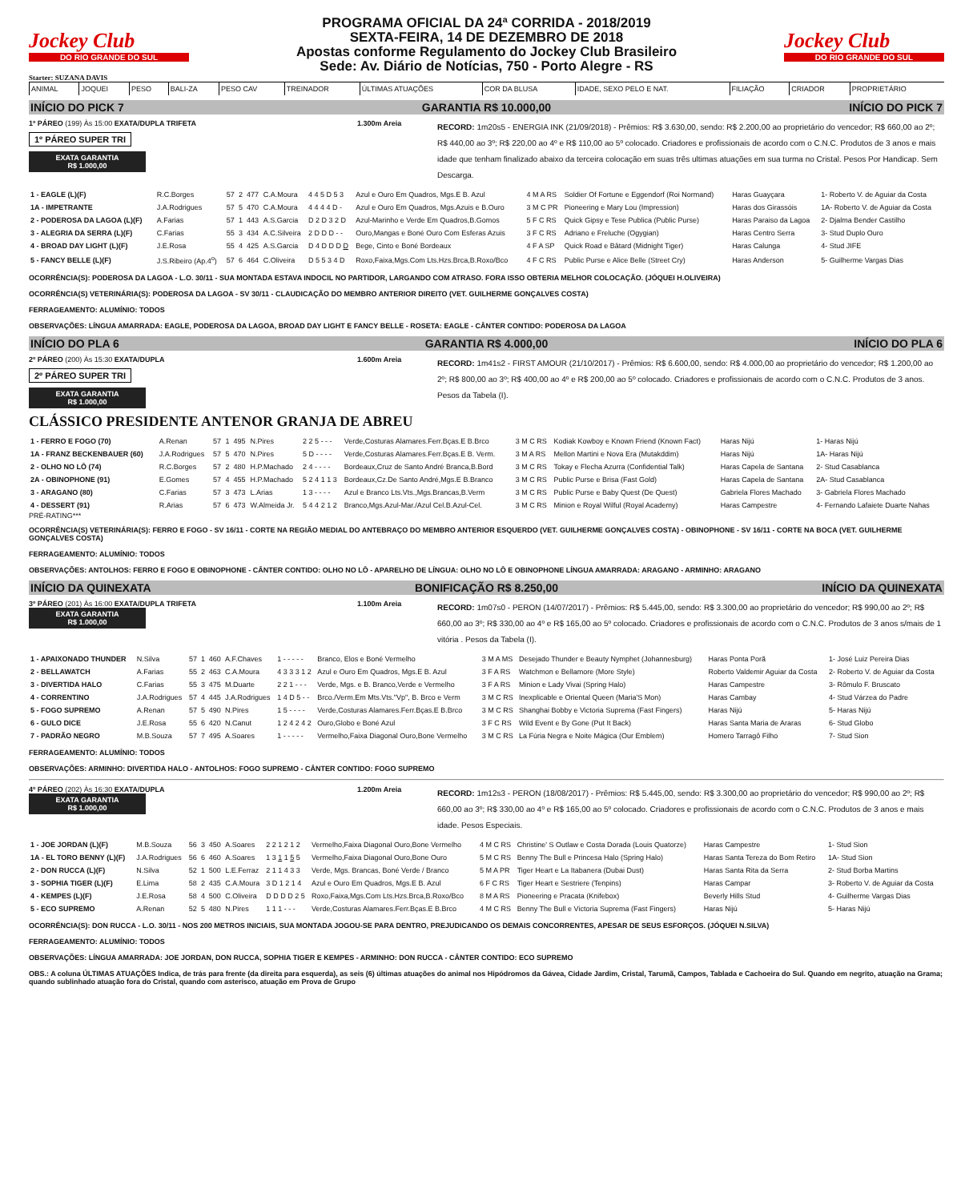Jockey Club
DO RIO GRANDE DO SUL
PROGRAMA OFICIAL DA 24ª CORRIDA - 2018/2019
SEXTA-FEIRA, 14 DE DEZEMBRO DE 2018
Apostas conforme Regulamento do Jockey Club Brasileiro
Sede: Av. Diário de Notícias, 750 - Porto Alegre - RS
Jockey Club
DO RIO GRANDE DO SUL
Starter: SUZANA DAVIS
| ANIMAL | JOQUEI | PESO | BALI-ZA | PESO CAV | TREINADOR | ÚLTIMAS ATUAÇÕES | COR DA BLUSA | IDADE, SEXO PELO E NAT. | FILIAÇÃO | CRIADOR | PROPRIETÁRIO |
INÍCIO DO PICK 7 GARANTIA R$ 10.000,00 INÍCIO DO PICK 7
1º PÁREO (199) Às 15:00 EXATA/DUPLA TRIFETA
1º PÁREO SUPER TRI
EXATA GARANTIA
R$ 1.000,00
1.300m Areia
RECORD: 1m20s5 - ENERGIA INK (21/09/2018) - Prêmios: R$ 3.630,00, sendo: R$ 2.200,00 ao proprietário do vencedor; R$ 660,00 ao 2º; R$ 440,00 ao 3º; R$ 220,00 ao 4º e R$ 110,00 ao 5º colocado. Criadores e profissionais de acordo com o C.N.C. Produtos de 3 anos e mais idade que tenham finalizado abaixo da terceira colocação em suas três ultimas atuações em sua turma no Cristal. Pesos Por Handicap. Sem Descarga.
| 1 - EAGLE (L)(F) | R.C.Borges | 57 | 2 | 477 | C.A.Moura | 4 4 5 D 5 3 | Azul e Ouro Em Quadros, Mgs.E B. Azul | 4 M A RS | Soldier Of Fortune e Eggendorf (Roi Normand) | Haras Guayçara | 1- Roberto V. de Aguiar da Costa |
| 1A - IMPETRANTE | J.A.Rodrigues | 57 | 5 | 470 | C.A.Moura | 4 4 4 4 D - | Azul e Ouro Em Quadros, Mgs.Azuis e B.Ouro | 3 M C PR | Pioneering e Mary Lou (Impression) | Haras dos Girassóis | 1A- Roberto V. de Aguiar da Costa |
| 2 - PODEROSA DA LAGOA (L)(F) | A.Farias | 57 | 1 | 443 | A.S.Garcia | D 2 D 3 2 D | Azul-Marinho e Verde Em Quadros,B.Gomos | 5 F C RS | Quick Gipsy e Tese Publica (Public Purse) | Haras Paraiso da Lagoa | 2- Djalma Bender Castilho |
| 3 - ALEGRIA DA SERRA (L)(F) | C.Farias | 55 | 3 | 434 | A.C.Silveira | 2 D D D - - | Ouro,Mangas e Boné Ouro Com Esferas Azuis | 3 F C RS | Adriano e Freluche (Ogygian) | Haras Centro Serra | 3- Stud Duplo Ouro |
| 4 - BROAD DAY LIGHT (L)(F) | J.E.Rosa | 55 | 4 | 425 | A.S.Garcia | D 4 D D D D | Bege, Cinto e Boné Bordeaux | 4 F A SP | Quick Road e Bâtard (Midnight Tiger) | Haras Calunga | 4- Stud JIFE |
| 5 - FANCY BELLE (L)(F) | J.S.Ribeiro (Ap.4<sup>o</sup>) | 57 | 6 | 464 | C.Oliveira | D 5 5 3 4 D | Roxo,Faixa,Mgs.Com Lts.Hzs.Brca,B.Roxo/Bco | 4 F C RS | Public Purse e Alice Belle (Street Cry) | Haras Anderson | 5- Guilherme Vargas Dias |
OCORRÊNCIA(S): PODEROSA DA LAGOA - L.O. 30/11 - SUA MONTADA ESTAVA INDOCIL NO PARTIDOR, LARGANDO COM ATRASO. FORA ISSO OBTERIA MELHOR COLOCAÇÃO. (JÓQUEI H.OLIVEIRA)
OCORRÊNCIA(S) VETERINÁRIA(S): PODEROSA DA LAGOA - SV 30/11 - CLAUDICAÇÃO DO MEMBRO ANTERIOR DIREITO (VET. GUILHERME GONÇALVES COSTA)
FERRAGEAMENTO: ALUMÍNIO: TODOS
OBSERVAÇÕES: LÍNGUA AMARRADA: EAGLE, PODEROSA DA LAGOA, BROAD DAY LIGHT E FANCY BELLE - ROSETA: EAGLE - CÂNTER CONTIDO: PODEROSA DA LAGOA
INÍCIO DO PLA 6 GARANTIA R$ 4.000,00 INÍCIO DO PLA 6
2º PÁREO (200) Às 15:30 EXATA/DUPLA
2º PÁREO SUPER TRI
EXATA GARANTIA
R$ 1.000,00
1.600m Areia
RECORD: 1m41s2 - FIRST AMOUR (21/10/2017) - Prêmios: R$ 6.600,00, sendo: R$ 4.000,00 ao proprietário do vencedor; R$ 1.200,00 ao 2º; R$ 800,00 ao 3º; R$ 400,00 ao 4º e R$ 200,00 ao 5º colocado. Criadores e profissionais de acordo com o C.N.C. Produtos de 3 anos. Pesos da Tabela (I).
CLÁSSICO PRESIDENTE ANTENOR GRANJA DE ABREU
| 1 - FERRO E FOGO (70) | A.Renan | 57 | 1 | 495 | N.Pires | 2 2 5 - - - | Verde,Costuras Alamares.Ferr.Bças.E B.Brco | 3 M C RS | Kodiak Kowboy e Known Friend (Known Fact) | Haras Nijú | 1- Haras Nijú |
| 1A - FRANZ BECKENBAUER (60) | J.A.Rodrigues | 57 | 5 | 470 | N.Pires | 5 D - - - - | Verde,Costuras Alamares.Ferr.Bças.E B. Verm. | 3 M A RS | Mellon Martini e Nova Era (Mutakddim) | Haras Nijú | 1A- Haras Nijú |
| 2 - OLHO NO LÔ (74) | R.C.Borges | 57 | 2 | 480 | H.P.Machado | 2 4 - - - - | Bordeaux,Cruz de Santo André Branca,B.Bord | 3 M C RS | Tokay e Flecha Azurra (Confidential Talk) | Haras Capela de Santana | 2- Stud Casablanca |
| 2A - OBINOPHONE (91) | E.Gomes | 57 | 4 | 455 | H.P.Machado | 5 2 4 1 1 3 | Bordeaux,Cz.De Santo André,Mgs.E B.Branco | 3 M C RS | Public Purse e Brisa (Fast Gold) | Haras Capela de Santana | 2A- Stud Casablanca |
| 3 - ARAGANO (80) | C.Farias | 57 | 3 | 473 | L.Arias | 1 3 - - - - | Azul e Branco Lts.Vts.,Mgs.Brancas,B.Verm | 3 M C RS | Public Purse e Baby Quest (De Quest) | Gabriela Flores Machado | 3- Gabriela Flores Machado |
| 4 - DESSERT (91) | R.Arias | 57 | 6 | 473 | W.Almeida Jr. | 5 4 4 2 1 2 | Branco,Mgs.Azul-Mar./Azul Cel.B.Azul-Cel. | 3 M C RS | Minion e Royal Wilful (Royal Academy) | Haras Campestre | 4- Fernando Lafaiete Duarte Nahas |
PRÉ-RATING***
OCORRÊNCIA(S) VETERINÁRIA(S): FERRO E FOGO - SV 16/11 - CORTE NA REGIÃO MEDIAL DO ANTEBRAÇO DO MEMBRO ANTERIOR ESQUERDO (VET. GUILHERME GONÇALVES COSTA) - OBINOPHONE - SV 16/11 - CORTE NA BOCA (VET. GUILHERME GONÇALVES COSTA)
FERRAGEAMENTO: ALUMÍNIO: TODOS
OBSERVAÇÕES: ANTOLHOS: FERRO E FOGO E OBINOPHONE - CÂNTER CONTIDO: OLHO NO LÔ - APARELHO DE LÍNGUA: OLHO NO LÔ E OBINOPHONE LÍNGUA AMARRADA: ARAGANO - ARMINHO: ARAGANO
INÍCIO DA QUINEXATA BONIFICAÇÃO R$ 8.250,00 INÍCIO DA QUINEXATA
3º PÁREO (201) Às 16:00 EXATA/DUPLA TRIFETA
EXATA GARANTIA
R$ 1.000,00
1.100m Areia
RECORD: 1m07s0 - PERON (14/07/2017) - Prêmios: R$ 5.445,00, sendo: R$ 3.300,00 ao proprietário do vencedor; R$ 990,00 ao 2º; R$ 660,00 ao 3º; R$ 330,00 ao 4º e R$ 165,00 ao 5º colocado. Criadores e profissionais de acordo com o C.N.C. Produtos de 3 anos s/mais de 1 vitória . Pesos da Tabela (I).
| 1 - APAIXONADO THUNDER | N.Silva | 57 | 1 | 460 | A.F.Chaves | 1 - - - - - | Branco, Elos e Boné Vermelho | 3 M A MS | Desejado Thunder e Beauty Nymphet (Johannesburg) | Haras Ponta Porã | 1- José Luiz Pereira Dias |
| 2 - BELLAWATCH | A.Farias | 55 | 2 | 463 | C.A.Moura | 4 3 3 3 1 2 | Azul e Ouro Em Quadros, Mgs.E B. Azul | 3 F A RS | Watchmon e Bellamore (More Style) | Roberto Valdemir Aguiar da Costa | 2- Roberto V. de Aguiar da Costa |
| 3 - DIVERTIDA HALO | C.Farias | 55 | 3 | 475 | M.Duarte | 2 2 1 - - - | Verde, Mgs. e B. Branco,Verde e Vermelho | 3 F A RS | Minion e Lady Vivai (Spring Halo) | Haras Campestre | 3- Rômulo F. Bruscato |
| 4 - CORRENTINO | J.A.Rodrigues | 57 | 4 | 445 | J.A.Rodrigues | 1 4 D 5 - - | Brco./Verm.Em Mts.Vts."Vp", B. Brco e Verm | 3 M C RS | Inexplicable e Oriental Queen (Maria'S Mon) | Haras Cambay | 4- Stud Várzea do Padre |
| 5 - FOGO SUPREMO | A.Renan | 57 | 5 | 490 | N.Pires | 1 5 - - - - | Verde,Costuras Alamares.Ferr.Bças.E B.Brco | 3 M C RS | Shanghai Bobby e Victoria Suprema (Fast Fingers) | Haras Nijú | 5- Haras Nijú |
| 6 - GULO DICE | J.E.Rosa | 55 | 6 | 420 | N.Canut | 1 2 4 2 4 2 | Ouro,Globo e Boné Azul | 3 F C RS | Wild Event e By Gone (Put It Back) | Haras Santa Maria de Araras | 6- Stud Globo |
| 7 - PADRÃO NEGRO | M.B.Souza | 57 | 7 | 495 | A.Soares | 1 - - - - - | Vermelho,Faixa Diagonal Ouro,Bone Vermelho | 3 M C RS | La Fúria Negra e Noite Mágica (Our Emblem) | Homero Tarragô Filho | 7- Stud Sion |
FERRAGEAMENTO: ALUMÍNIO: TODOS
OBSERVAÇÕES: ARMINHO: DIVERTIDA HALO - ANTOLHOS: FOGO SUPREMO - CÂNTER CONTIDO: FOGO SUPREMO
4º PÁREO (202) Às 16:30 EXATA/DUPLA
EXATA GARANTIA
R$ 1.000,00
1.200m Areia
RECORD: 1m12s3 - PERON (18/08/2017) - Prêmios: R$ 5.445,00, sendo: R$ 3.300,00 ao proprietário do vencedor; R$ 990,00 ao 2º; R$ 660,00 ao 3º; R$ 330,00 ao 4º e R$ 165,00 ao 5º colocado. Criadores e profissionais de acordo com o C.N.C. Produtos de 3 anos e mais idade. Pesos Especiais.
| 1 - JOE JORDAN (L)(F) | M.B.Souza | 56 | 3 | 450 | A.Soares | 2 2 1 2 1 2 | Vermelho,Faixa Diagonal Ouro,Bone Vermelho | 4 M C RS | Christine' S Outlaw e Costa Dorada (Louis Quatorze) | Haras Campestre | 1- Stud Sion |
| 1A - EL TORO BENNY (L)(F) | J.A.Rodrigues | 56 | 6 | 460 | A.Soares | 1 3 1 1 5 5 | Vermelho,Faixa Diagonal Ouro,Bone Ouro | 5 M C RS | Benny The Bull e Princesa Halo (Spring Halo) | Haras Santa Tereza do Bom Retiro | 1A- Stud Sion |
| 2 - DON RUCCA (L)(F) | N.Silva | 52 | 1 | 500 | L.E.Ferraz | 2 1 1 4 3 3 | Verde, Mgs. Brancas, Boné Verde / Branco | 5 M A PR | Tiger Heart e La Itabanera (Dubai Dust) | Haras Santa Rita da Serra | 2- Stud Borba Martins |
| 3 - SOPHIA TIGER (L)(F) | E.Lima | 58 | 2 | 435 | C.A.Moura | 3 D 1 2 1 4 | Azul e Ouro Em Quadros, Mgs.E B. Azul | 6 F C RS | Tiger Heart e Sestriere (Tenpins) | Haras Campar | 3- Roberto V. de Aguiar da Costa |
| 4 - KEMPES (L)(F) | J.E.Rosa | 58 | 4 | 500 | C.Oliveira | D D D D 2 5 | Roxo,Faixa,Mgs.Com Lts.Hzs.Brca,B.Roxo/Bco | 8 M A RS | Pioneering e Pracata (Knifebox) | Beverly Hills Stud | 4- Guilherme Vargas Dias |
| 5 - ECO SUPREMO | A.Renan | 52 | 5 | 480 | N.Pires | 1 1 1 - - - | Verde,Costuras Alamares.Ferr.Bças.E B.Brco | 4 M C RS | Benny The Bull e Victoria Suprema (Fast Fingers) | Haras Nijú | 5- Haras Nijú |
OCORRÊNCIA(S): DON RUCCA - L.O. 30/11 - NOS 200 METROS INICIAIS, SUA MONTADA JOGOU-SE PARA DENTRO, PREJUDICANDO OS DEMAIS CONCORRENTES, APESAR DE SEUS ESFORÇOS. (JÓQUEI N.SILVA)
FERRAGEAMENTO: ALUMÍNIO: TODOS
OBSERVAÇÕES: LÍNGUA AMARRADA: JOE JORDAN, DON RUCCA, SOPHIA TIGER E KEMPES - ARMINHO: DON RUCCA - CÂNTER CONTIDO: ECO SUPREMO
OBS.: A coluna ÚLTIMAS ATUAÇÕES Indica, de trás para frente (da direita para esquerda), as seis (6) últimas atuações do animal nos Hipódromos da Gávea, Cidade Jardim, Cristal, Tarumã, Campos, Tablada e Cachoeira do Sul. Quando em negrito, atuação na Grama; quando sublinhado atuação fora do Cristal, quando com asterisco, atuação em Prova de Grupo